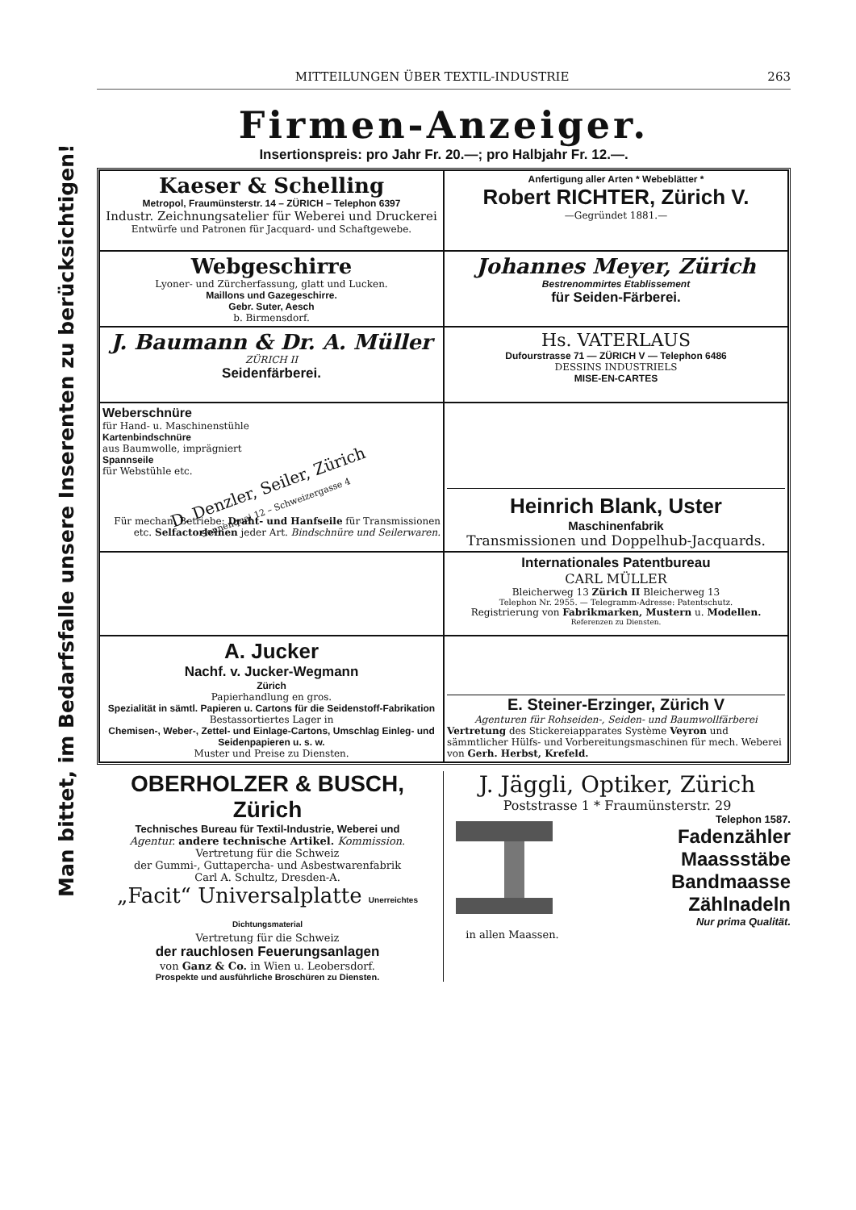MITTEILUNGEN ÜBER TEXTIL-INDUSTRIE 263
Man bittet, im Bedarfsfalle unsere Inserenten zu berücksichtigen!
Firmen-Anzeiger.
Insertionspreis: pro Jahr Fr. 20.—; pro Halbjahr Fr. 12.—.
Kaeser & Schelling
Metropol, Fraumünsterstr. 14 – ZÜRICH – Telephon 6397
Industr. Zeichnungsatelier für Weberei und Druckerei
Entwürfe und Patronen für Jacquard- und Schaftgewebe.
Anfertigung aller Arten * Webeblätter *
Robert RICHTER, Zürich V.
—Gegründet 1881.—
Webgeschirre
Lyoner- und Zürcherfassung, glatt und Lucken.
Maillons und Gazegeschirre.
Gebr. Suter, Aesch
b. Birmensdorf.
Johannes Meyer, Zürich
Bestrenommirtes Etablissement
für Seiden-Färberei.
J. Baumann & Dr. A. Müller
ZÜRICH II
Seidenfärberei.
Hs. VATERLAUS
Dufourstrasse 71 — ZÜRICH V — Telephon 6486
DESSINS INDUSTRIELS
MISE-EN-CARTES
Weberschnüre
für Hand- u. Maschinenstühle
Kartenbindschnüre
aus Baumwolle, imprägniert
Spannseile
für Webstühle etc.
D. Denzler, Seiler, Zürich
Sonnenquai 12 – Schweizergasse 4
Für mechan. Betriebe: Draht- und Hanfseile für Transmissionen etc. Selfactorleinen jeder Art. Bindschnüre und Seilerwaren.
Heinrich Blank, Uster
Maschinenfabrik
Transmissionen und Doppelhub-Jacquards.
Internationales Patentbureau
CARL MÜLLER
Bleicherweg 13 Zürich II Bleicherweg 13
Telephon Nr. 2955. — Telegramm-Adresse: Patentschutz.
Registrierung von Fabrikmarken, Mustern u. Modellen.
Referenzen zu Diensten.
A. Jucker
Nachf. v. Jucker-Wegmann
Zürich
Papierhandlung en gros.
Spezialität in sämtl. Papieren u. Cartons für die Seidenstoff-Fabrikation
Bestassortiertes Lager in
Chemisen-, Weber-, Zettel- und Einlage-Cartons, Umschlag Einleg- und Seidenpapieren u. s. w.
Muster und Preise zu Diensten.
E. Steiner-Erzinger, Zürich V
Agenturen für Rohseiden-, Seiden- und Baumwollfärberei
Vertretung des Stickereiapparates Système Veyron und sämmtlicher Hülfs- und Vorbereitungsmaschinen für mech. Weberei von Gerh. Herbst, Krefeld.
OBERHOLZER & BUSCH, Zürich
Technisches Bureau für Textil-Industrie, Weberei und
Agentur. andere technische Artikel. Kommission.
Vertretung für die Schweiz
der Gummi-, Guttapercha- und Asbestwarenfabrik
Carl A. Schultz, Dresden-A.
„Facit“ Universalplatte Unerreichtes Dichtungsmaterial
Vertretung für die Schweiz
der rauchlosen Feuerungsanlagen
von Ganz & Co. in Wien u. Leobersdorf.
Prospekte und ausführliche Broschüren zu Diensten.
J. Jäggli, Optiker, Zürich
Poststrasse 1 * Fraumünsterstr. 29
in allen Maassen. Telephon 1587.
Fadenzähler
Maassstäbe
Bandmaasse
Zählnadeln
Nur prima Qualität.